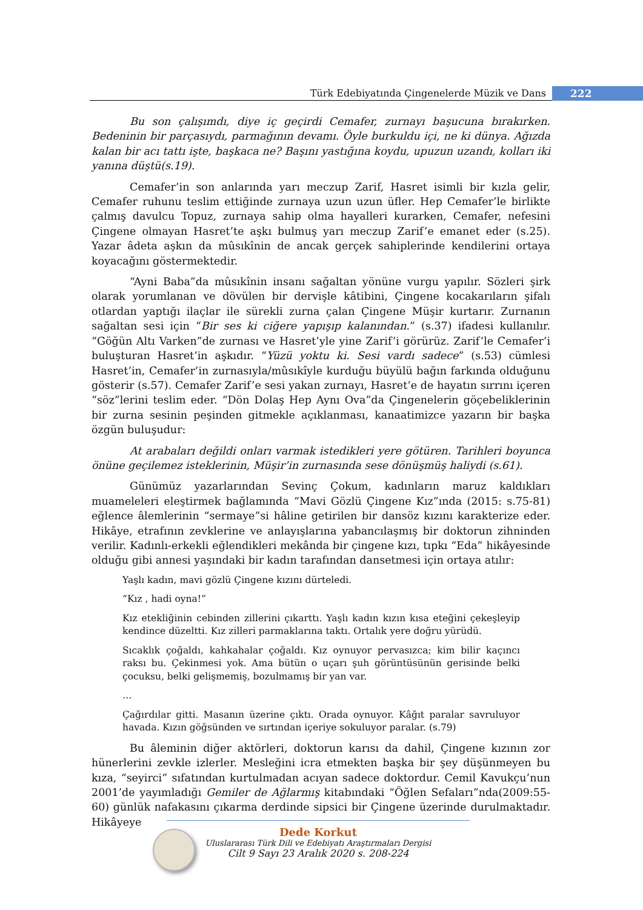Türk Edebiyatında Çingenelerde Müzik ve Dans
222
Bu son çalışımdı, diye iç geçirdi Cemafer, zurnayı başucuna bırakırken. Bedeninin bir parçasıydı, parmağının devamı. Öyle burkuldu içi, ne ki dünya. Ağızda kalan bir acı tattı işte, başkaca ne? Başını yastığına koydu, upuzun uzandı, kolları iki yanına düştü(s.19).
Cemafer’in son anlarında yarı meczup Zarif, Hasret isimli bir kızla gelir, Cemafer ruhunu teslim ettiğinde zurnaya uzun uzun üfler. Hep Cemafer’le birlikte çalmış davulcu Topuz, zurnaya sahip olma hayalleri kurarken, Cemafer, nefesini Çingene olmayan Hasret’te aşkı bulmuş yarı meczup Zarif’e emanet eder (s.25). Yazar âdeta aşkın da mûsıkînin de ancak gerçek sahiplerinde kendilerini ortaya koyacağını göstermektedir.
“Ayni Baba”da mûsıkînin insanı sağaltan yönüne vurgu yapılır. Sözleri şirk olarak yorumlanan ve dövülen bir dervişle kâtibini, Çingene kocakarıların şifalı otlardan yaptığı ilaçlar ile sürekli zurna çalan Çingene Müşir kurtarır. Zurnanın sağaltan sesi için “Bir ses ki ciğere yapışıp kalanından.” (s.37) ifadesi kullanılır. “Göğün Altı Varken”de zurnası ve Hasret’yle yine Zarif’i görürüz. Zarif’le Cemafer’i buluşturan Hasret’in aşkıdır. “Yüzü yoktu ki. Sesi vardı sadece” (s.53) cümlesi Hasret’in, Cemafer’in zurnasıyla/mûsıkîyle kurduğu büyülü bağın farkında olduğunu gösterir (s.57). Cemafer Zarif’e sesi yakan zurnayı, Hasret’e de hayatın sırrını içeren “söz”lerini teslim eder. “Dön Dolaş Hep Aynı Ova”da Çingenelerin göçebeliklerinin bir zurna sesinin peşinden gitmekle açıklanması, kanaatimizce yazarın bir başka özgün buluşudur:
At arabaları değildi onları varmak istedikleri yere götüren. Tarihleri boyunca önüne geçilemez isteklerinin, Müşir’in zurnasında sese dönüşmüş haliydi (s.61).
Günümüz yazarlarından Sevinç Çokum, kadınların maruz kaldıkları muameleleri eleştirmek bağlamında “Mavi Gözlü Çingene Kız”ında (2015: s.75-81) eğlence âlemlerinin “sermaye”si hâline getirilen bir dansöz kızını karakterize eder. Hikâye, etrafının zevklerine ve anlayışlarına yabancılaşmış bir doktorun zihninden verilir. Kadınlı-erkekli eğlendikleri mekânda bir çingene kızı, tıpkı “Eda” hikâyesinde olduğu gibi annesi yaşındaki bir kadın tarafından dansetmesi için ortaya atılır:
Yaşlı kadın, mavi gözlü Çingene kızını dürteledi.
“Kız , hadi oyna!”
Kız etekliğinin cebinden zillerini çıkarttı. Yaşlı kadın kızın kısa eteğini çekeşleyip kendince düzeltti. Kız zilleri parmaklarına taktı. Ortalık yere doğru yürüdü.
Sıcaklık çoğaldı, kahkahalar çoğaldı. Kız oynuyor pervasızca; kim bilir kaçıncı raksı bu. Çekinmesi yok. Ama bütün o uçarı şuh görüntüsünün gerisinde belki çocuksu, belki gelişmemiş, bozulmamış bir yan var.
…
Çağırdılar gitti. Masanın üzerine çıktı. Orada oynuyor. Kâğıt paralar savruluyor havada. Kızın göğsünden ve sırtından içeriye sokuluyor paralar. (s.79)
Bu âleminin diğer aktörleri, doktorun karısı da dahil, Çingene kızının zor hünerlerini zevkle izlerler. Mesleğini icra etmekten başka bir şey düşünmeyen bu kıza, “seyirci” sıfatından kurtulmadan acıyan sadece doktordur. Cemil Kavukçu’nun 2001’de yayımladığı Gemiler de Ağlarmış kitabındaki “Öğlen Sefaları”nda(2009:55-60) günlük nafakasını çıkarma derdinde sipsici bir Çingene üzerinde durulmaktadır. Hikâyeye
Dede Korkut
Uluslararası Türk Dili ve Edebiyatı Araştırmaları Dergisi
Cilt 9 Sayı 23 Aralık 2020 s. 208-224